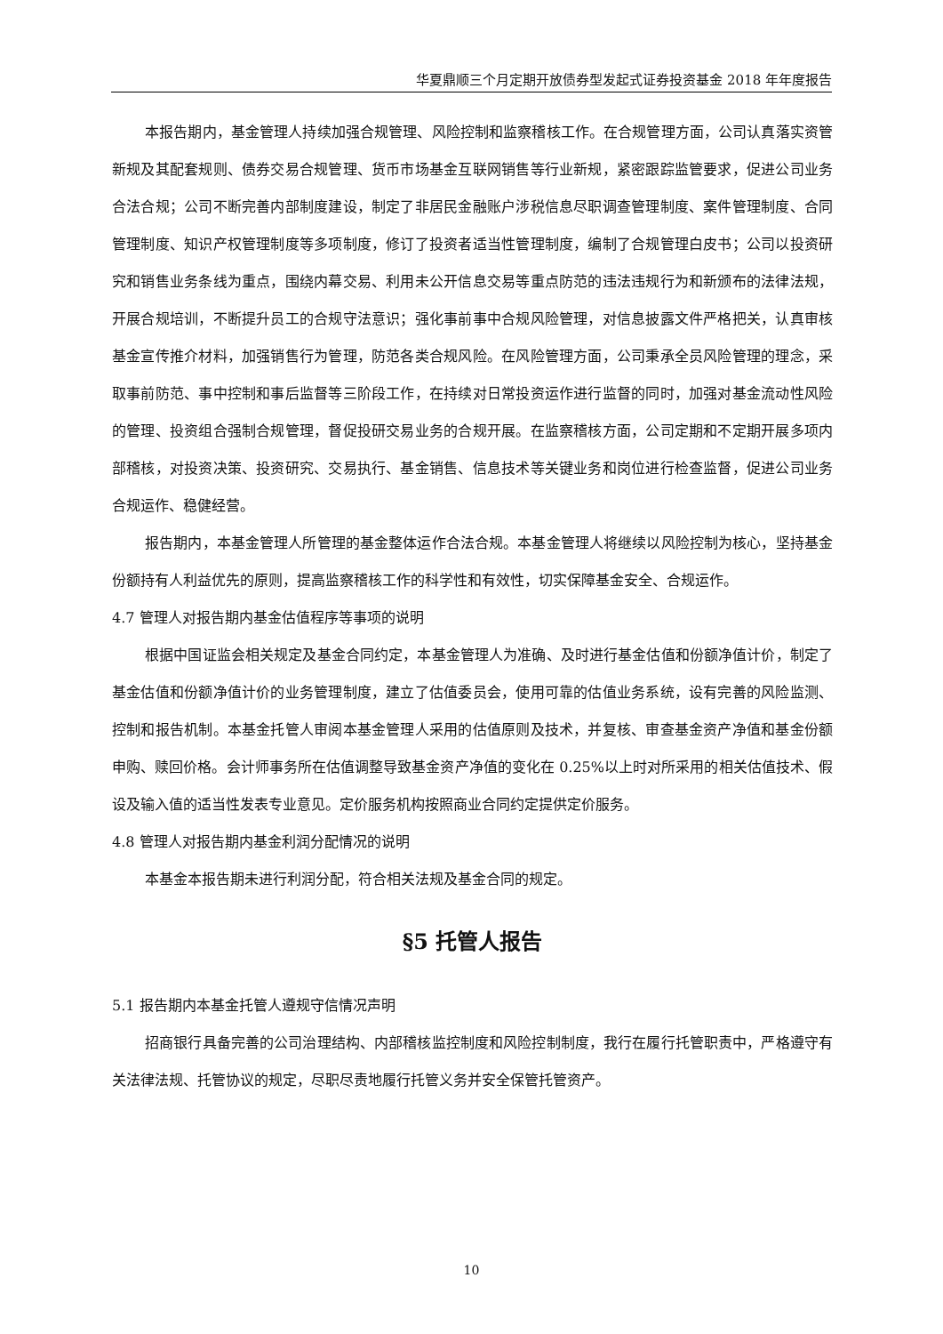华夏鼎顺三个月定期开放债券型发起式证券投资基金 2018 年年度报告
本报告期内，基金管理人持续加强合规管理、风险控制和监察稽核工作。在合规管理方面，公司认真落实资管新规及其配套规则、债券交易合规管理、货币市场基金互联网销售等行业新规，紧密跟踪监管要求，促进公司业务合法合规；公司不断完善内部制度建设，制定了非居民金融账户涉税信息尽职调查管理制度、案件管理制度、合同管理制度、知识产权管理制度等多项制度，修订了投资者适当性管理制度，编制了合规管理白皮书；公司以投资研究和销售业务条线为重点，围绕内幕交易、利用未公开信息交易等重点防范的违法违规行为和新颁布的法律法规，开展合规培训，不断提升员工的合规守法意识；强化事前事中合规风险管理，对信息披露文件严格把关，认真审核基金宣传推介材料，加强销售行为管理，防范各类合规风险。在风险管理方面，公司秉承全员风险管理的理念，采取事前防范、事中控制和事后监督等三阶段工作，在持续对日常投资运作进行监督的同时，加强对基金流动性风险的管理、投资组合强制合规管理，督促投研交易业务的合规开展。在监察稽核方面，公司定期和不定期开展多项内部稽核，对投资决策、投资研究、交易执行、基金销售、信息技术等关键业务和岗位进行检查监督，促进公司业务合规运作、稳健经营。
报告期内，本基金管理人所管理的基金整体运作合法合规。本基金管理人将继续以风险控制为核心，坚持基金份额持有人利益优先的原则，提高监察稽核工作的科学性和有效性，切实保障基金安全、合规运作。
4.7 管理人对报告期内基金估值程序等事项的说明
根据中国证监会相关规定及基金合同约定，本基金管理人为准确、及时进行基金估值和份额净值计价，制定了基金估值和份额净值计价的业务管理制度，建立了估值委员会，使用可靠的估值业务系统，设有完善的风险监测、控制和报告机制。本基金托管人审阅本基金管理人采用的估值原则及技术，并复核、审查基金资产净值和基金份额申购、赎回价格。会计师事务所在估值调整导致基金资产净值的变化在 0.25%以上时对所采用的相关估值技术、假设及输入值的适当性发表专业意见。定价服务机构按照商业合同约定提供定价服务。
4.8 管理人对报告期内基金利润分配情况的说明
本基金本报告期未进行利润分配，符合相关法规及基金合同的规定。
§5 托管人报告
5.1 报告期内本基金托管人遵规守信情况声明
招商银行具备完善的公司治理结构、内部稽核监控制度和风险控制制度，我行在履行托管职责中，严格遵守有关法律法规、托管协议的规定，尽职尽责地履行托管义务并安全保管托管资产。
10